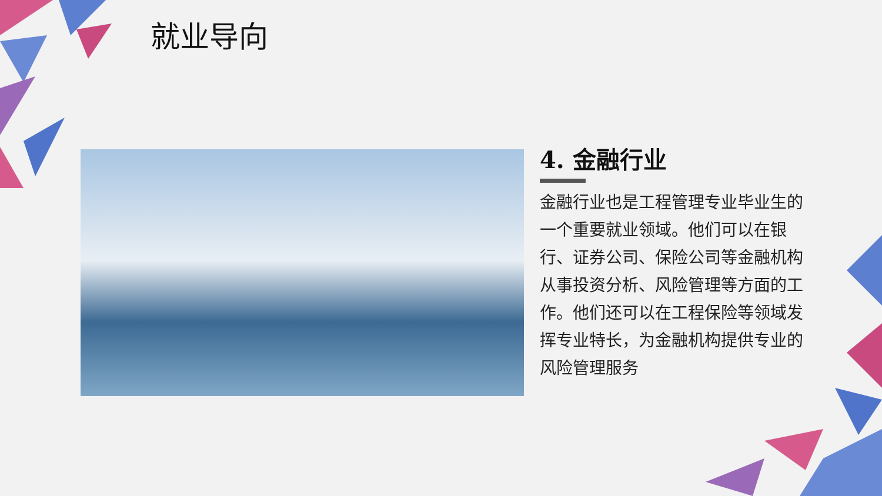就业导向
4. 金融行业
金融行业也是工程管理专业毕业生的一个重要就业领域。他们可以在银行、证券公司、保险公司等金融机构从事投资分析、风险管理等方面的工作。他们还可以在工程保险等领域发挥专业特长，为金融机构提供专业的风险管理服务